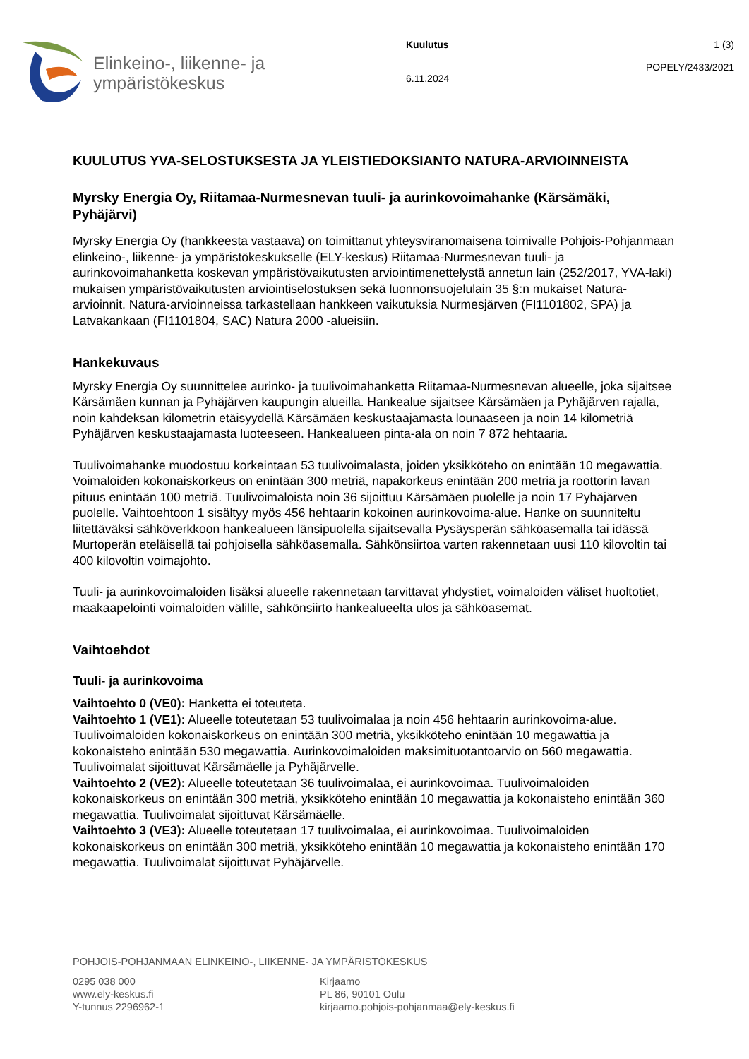Elinkeino-, liikenne- ja
ympäristökeskus
Kuulutus
6.11.2024
1 (3)
POPELY/2433/2021
KUULUTUS YVA-SELOSTUKSESTA JA YLEISTIEDOKSIANTO NATURA-ARVIOINNEISTA
Myrsky Energia Oy, Riitamaa-Nurmesnevan tuuli- ja aurinkovoimahanke (Kärsämäki, Pyhäjärvi)
Myrsky Energia Oy (hankkeesta vastaava) on toimittanut yhteysviranomaisena toimivalle Pohjois-Pohjanmaan elinkeino-, liikenne- ja ympäristökeskukselle (ELY-keskus) Riitamaa-Nurmesnevan tuuli- ja aurinkovoimahanketta koskevan ympäristövaikutusten arviointimenettelystä annetun lain (252/2017, YVA-laki) mukaisen ympäristövaikutusten arviointiselostuksen sekä luonnonsuojelulain 35 §:n mukaiset Natura-arvioinnit. Natura-arvioinneissa tarkastellaan hankkeen vaikutuksia Nurmesjärven (FI1101802, SPA) ja Latvakankaan (FI1101804, SAC) Natura 2000 -alueisiin.
Hankekuvaus
Myrsky Energia Oy suunnittelee aurinko- ja tuulivoimahanketta Riitamaa-Nurmesnevan alueelle, joka sijaitsee Kärsämäen kunnan ja Pyhäjärven kaupungin alueilla. Hankealue sijaitsee Kärsämäen ja Pyhäjärven rajalla, noin kahdeksan kilometrin etäisyydellä Kärsämäen keskustaajamasta lounaaseen ja noin 14 kilometriä Pyhäjärven keskustaajamasta luoteeseen. Hankealueen pinta-ala on noin 7 872 hehtaaria.
Tuulivoimahanke muodostuu korkeintaan 53 tuulivoimalasta, joiden yksikköteho on enintään 10 megawattia. Voimaloiden kokonaiskorkeus on enintään 300 metriä, napakorkeus enintään 200 metriä ja roottorin lavan pituus enintään 100 metriä. Tuulivoimaloista noin 36 sijoittuu Kärsämäen puolelle ja noin 17 Pyhäjärven puolelle. Vaihtoehtoon 1 sisältyy myös 456 hehtaarin kokoinen aurinkovoima-alue. Hanke on suunniteltu liitettäväksi sähköverkkoon hankealueen länsipuolella sijaitsevalla Pysäysperän sähköasemalla tai idässä Murtoperän eteläisellä tai pohjoisella sähköasemalla. Sähkönsiirtoa varten rakennetaan uusi 110 kilovoltin tai 400 kilovoltin voimajohto.
Tuuli- ja aurinkovoimaloiden lisäksi alueelle rakennetaan tarvittavat yhdystiet, voimaloiden väliset huoltotiet, maakaapelointi voimaloiden välille, sähkönsiirto hankealueelta ulos ja sähköasemat.
Vaihtoehdot
Tuuli- ja aurinkovoima
Vaihtoehto 0 (VE0): Hanketta ei toteuteta.
Vaihtoehto 1 (VE1): Alueelle toteutetaan 53 tuulivoimalaa ja noin 456 hehtaarin aurinkovoima-alue. Tuulivoimaloiden kokonaiskorkeus on enintään 300 metriä, yksikköteho enintään 10 megawattia ja kokonaisteho enintään 530 megawattia. Aurinkovoimaloiden maksimituotantoarvio on 560 megawattia. Tuulivoimalat sijoittuvat Kärsämäelle ja Pyhäjärvelle.
Vaihtoehto 2 (VE2): Alueelle toteutetaan 36 tuulivoimalaa, ei aurinkovoimaa. Tuulivoimaloiden kokonaiskorkeus on enintään 300 metriä, yksikköteho enintään 10 megawattia ja kokonaisteho enintään 360 megawattia. Tuulivoimalat sijoittuvat Kärsämäelle.
Vaihtoehto 3 (VE3): Alueelle toteutetaan 17 tuulivoimalaa, ei aurinkovoimaa. Tuulivoimaloiden kokonaiskorkeus on enintään 300 metriä, yksikköteho enintään 10 megawattia ja kokonaisteho enintään 170 megawattia. Tuulivoimalat sijoittuvat Pyhäjärvelle.
POHJOIS-POHJANMAAN ELINKEINO-, LIIKENNE- JA YMPÄRISTÖKESKUS
0295 038 000
www.ely-keskus.fi
Y-tunnus 2296962-1
Kirjaamo
PL 86, 90101 Oulu
kirjaamo.pohjois-pohjanmaa@ely-keskus.fi